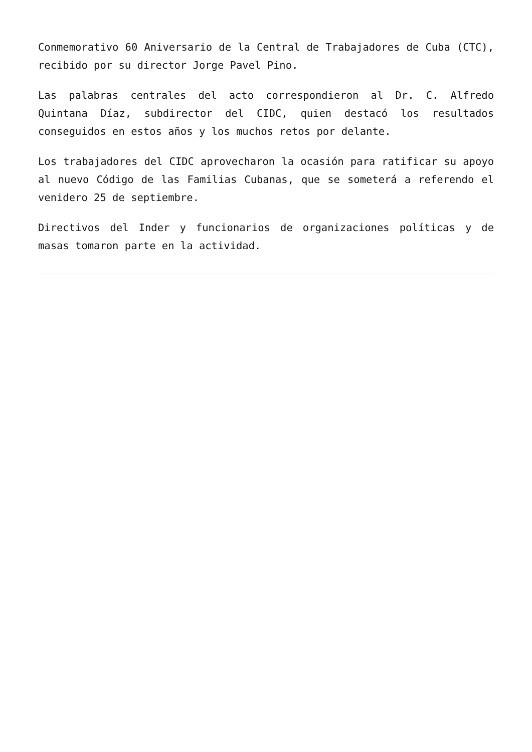Conmemorativo 60 Aniversario de la Central de Trabajadores de Cuba (CTC), recibido por su director Jorge Pavel Pino.
Las palabras centrales del acto correspondieron al Dr. C. Alfredo Quintana Díaz, subdirector del CIDC, quien destacó los resultados conseguidos en estos años y los muchos retos por delante.
Los trabajadores del CIDC aprovecharon la ocasión para ratificar su apoyo al nuevo Código de las Familias Cubanas, que se someterá a referendo el venidero 25 de septiembre.
Directivos del Inder y funcionarios de organizaciones políticas y de masas tomaron parte en la actividad.